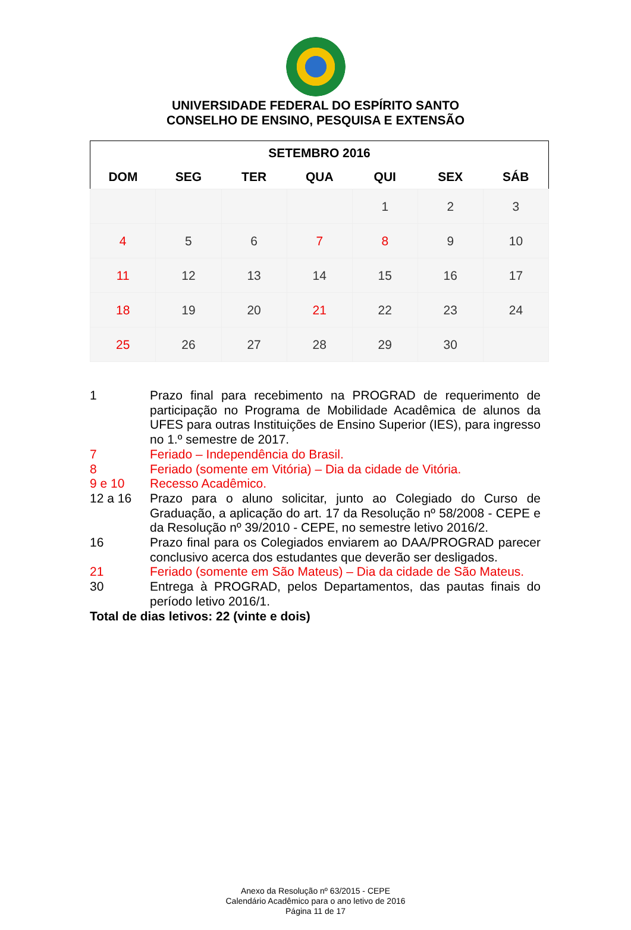UNIVERSIDADE FEDERAL DO ESPÍRITO SANTO
CONSELHO DE ENSINO, PESQUISA E EXTENSÃO
| SETEMBRO 2016 | | | | | | |
| --- | --- | --- | --- | --- | --- | --- |
| DOM | SEG | TER | QUA | QUI | SEX | SÁB |
| | | | | 1 | 2 | 3 |
| 4 | 5 | 6 | 7 | 8 | 9 | 10 |
| 11 | 12 | 13 | 14 | 15 | 16 | 17 |
| 18 | 19 | 20 | 21 | 22 | 23 | 24 |
| 25 | 26 | 27 | 28 | 29 | 30 | |
1 Prazo final para recebimento na PROGRAD de requerimento de participação no Programa de Mobilidade Acadêmica de alunos da UFES para outras Instituições de Ensino Superior (IES), para ingresso no 1.º semestre de 2017.
7 Feriado – Independência do Brasil.
8 Feriado (somente em Vitória) – Dia da cidade de Vitória.
9 e 10 Recesso Acadêmico.
12 a 16 Prazo para o aluno solicitar, junto ao Colegiado do Curso de Graduação, a aplicação do art. 17 da Resolução nº 58/2008 - CEPE e da Resolução nº 39/2010 - CEPE, no semestre letivo 2016/2.
16 Prazo final para os Colegiados enviarem ao DAA/PROGRAD parecer conclusivo acerca dos estudantes que deverão ser desligados.
21 Feriado (somente em São Mateus) – Dia da cidade de São Mateus.
30 Entrega à PROGRAD, pelos Departamentos, das pautas finais do período letivo 2016/1.
Total de dias letivos: 22 (vinte e dois)
Anexo da Resolução nº 63/2015 - CEPE
Calendário Acadêmico para o ano letivo de 2016
Página 11 de 17